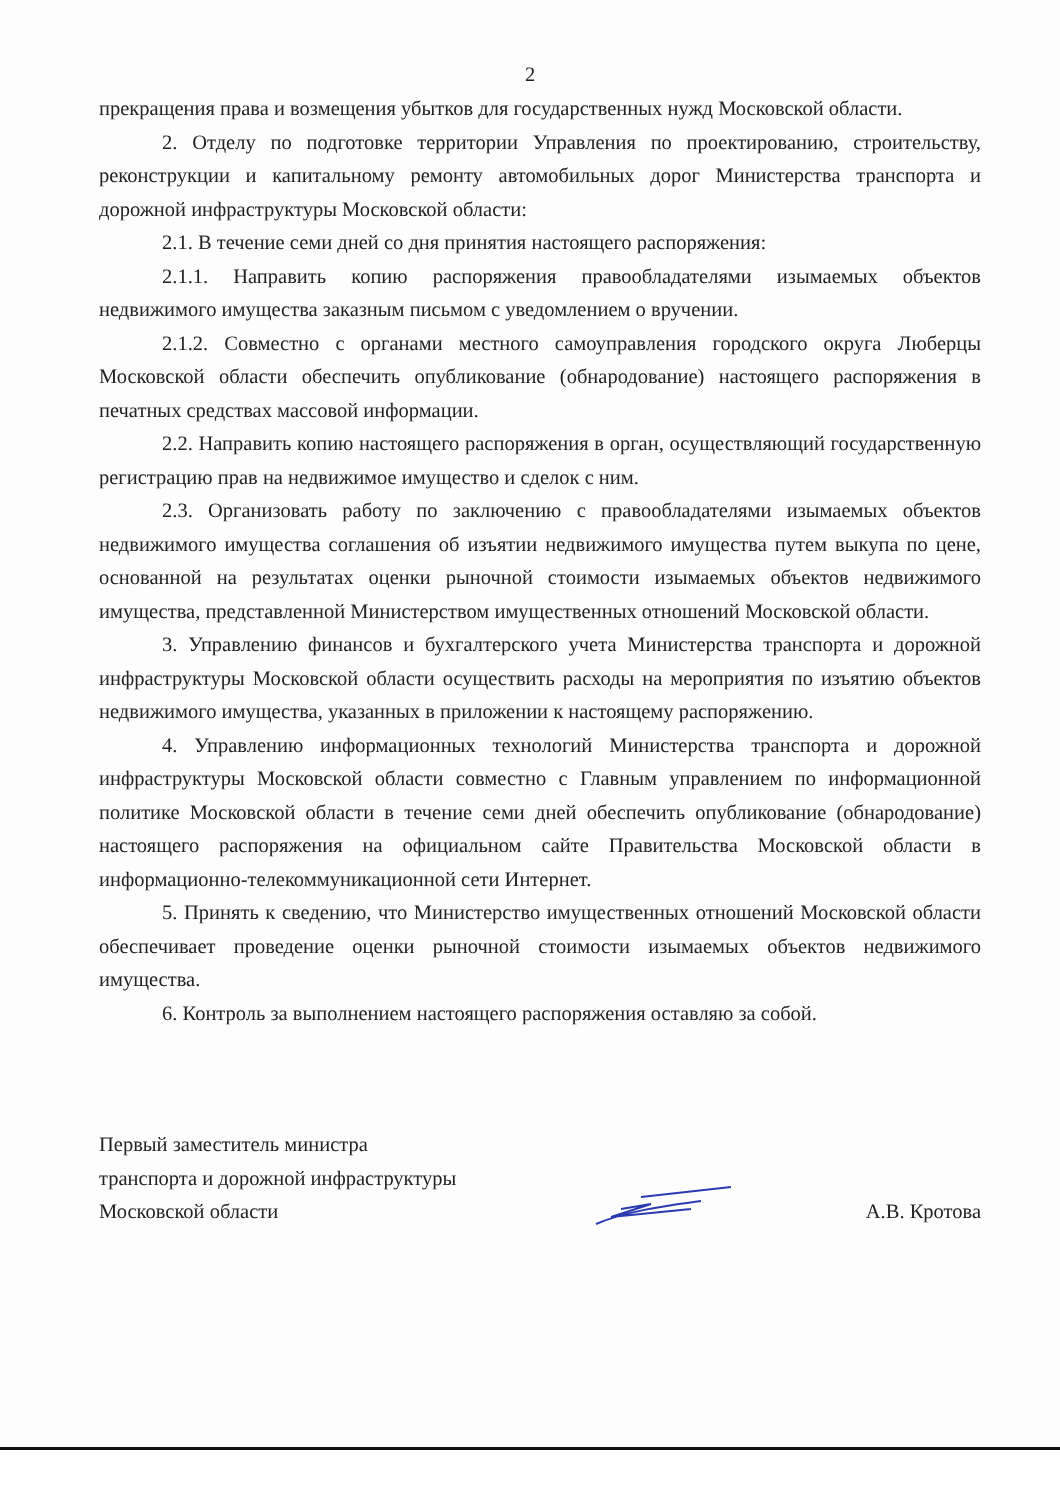2
прекращения права и возмещения убытков для государственных нужд Московской области.
2. Отделу по подготовке территории Управления по проектированию, строительству, реконструкции и капитальному ремонту автомобильных дорог Министерства транспорта и дорожной инфраструктуры Московской области:
2.1. В течение семи дней со дня принятия настоящего распоряжения:
2.1.1. Направить копию распоряжения правообладателями изымаемых объектов недвижимого имущества заказным письмом с уведомлением о вручении.
2.1.2. Совместно с органами местного самоуправления городского округа Люберцы Московской области обеспечить опубликование (обнародование) настоящего распоряжения в печатных средствах массовой информации.
2.2. Направить копию настоящего распоряжения в орган, осуществляющий государственную регистрацию прав на недвижимое имущество и сделок с ним.
2.3. Организовать работу по заключению с правообладателями изымаемых объектов недвижимого имущества соглашения об изъятии недвижимого имущества путем выкупа по цене, основанной на результатах оценки рыночной стоимости изымаемых объектов недвижимого имущества, представленной Министерством имущественных отношений Московской области.
3. Управлению финансов и бухгалтерского учета Министерства транспорта и дорожной инфраструктуры Московской области осуществить расходы на мероприятия по изъятию объектов недвижимого имущества, указанных в приложении к настоящему распоряжению.
4. Управлению информационных технологий Министерства транспорта и дорожной инфраструктуры Московской области совместно с Главным управлением по информационной политике Московской области в течение семи дней обеспечить опубликование (обнародование) настоящего распоряжения на официальном сайте Правительства Московской области в информационно-телекоммуникационной сети Интернет.
5. Принять к сведению, что Министерство имущественных отношений Московской области обеспечивает проведение оценки рыночной стоимости изымаемых объектов недвижимого имущества.
6. Контроль за выполнением настоящего распоряжения оставляю за собой.
Первый заместитель министра
транспорта и дорожной инфраструктуры
Московской области
А.В. Кротова